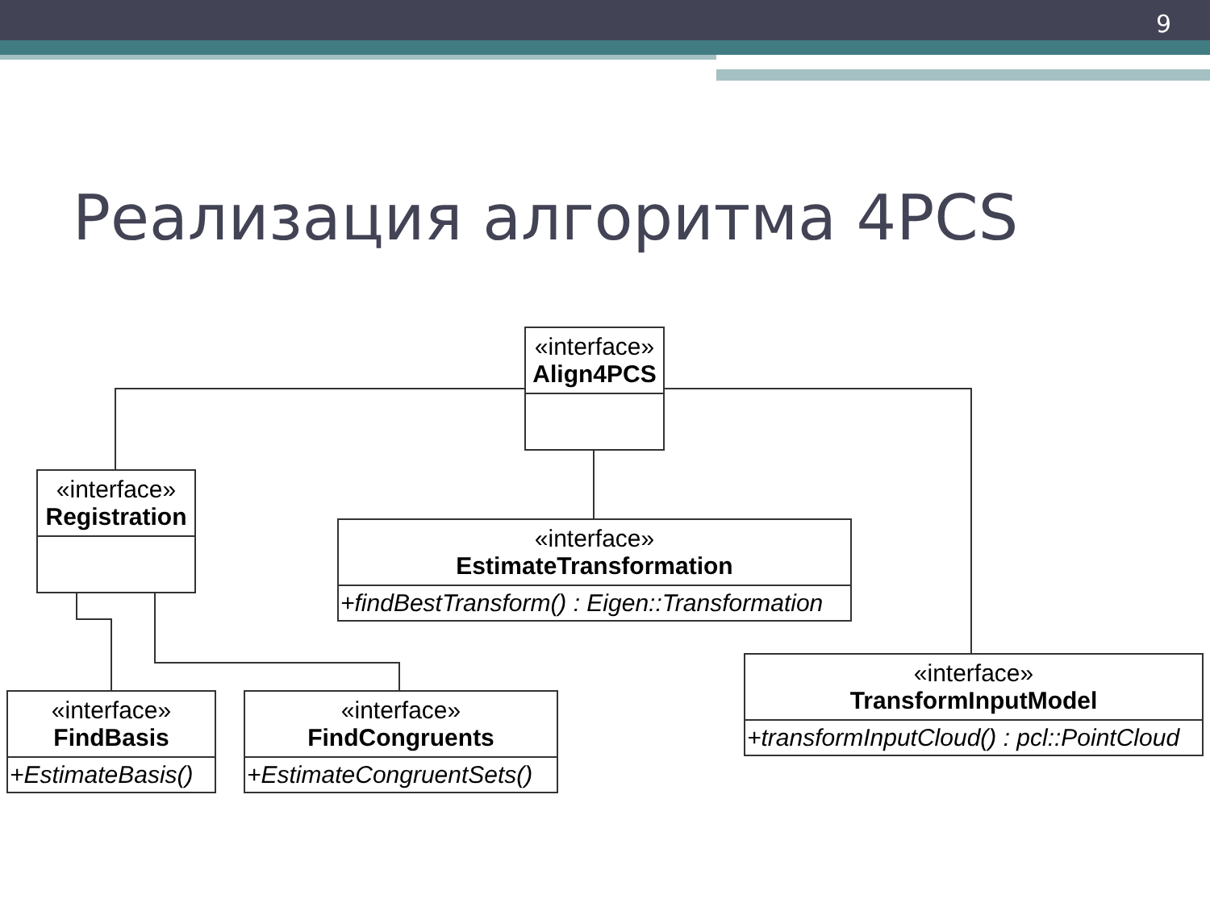9
Реализация алгоритма 4PCS
«interface»
Align4PCS
«interface»
Registration
«interface»
EstimateTransformation
+findBestTransform() : Eigen::Transformation
«interface»
TransformInputModel
+transformInputCloud() : pcl::PointCloud
«interface»
FindBasis
+EstimateBasis()
«interface»
FindCongruents
+EstimateCongruentSets()